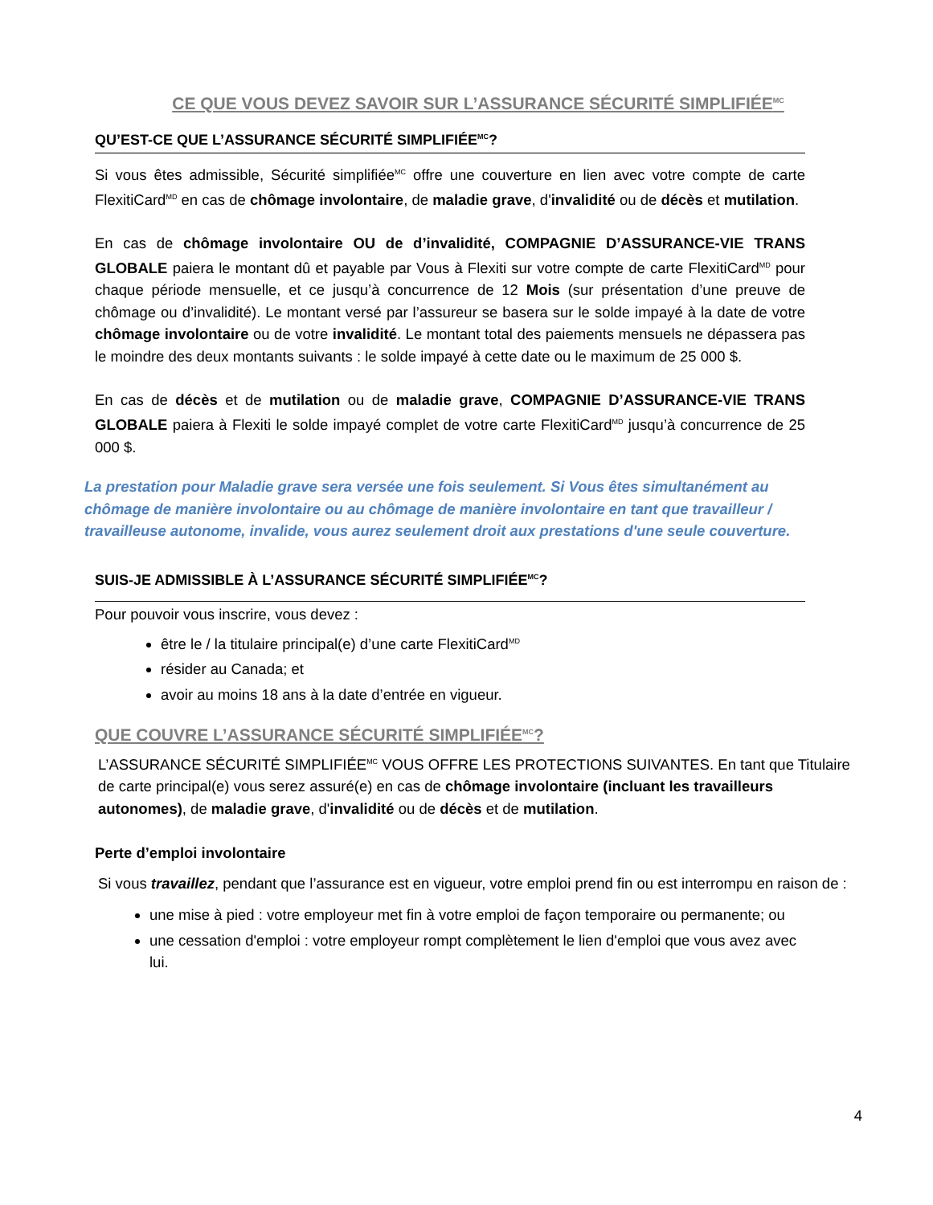CE QUE VOUS DEVEZ SAVOIR SUR L’ASSURANCE SÉCURITÉ SIMPLIFIÉE<sup>MC</sup>
QU’EST-CE QUE L’ASSURANCE SÉCURITÉ SIMPLIFIÉE<sup>MC</sup>?
Si vous êtes admissible, Sécurité simplifiée<sup>MC</sup> offre une couverture en lien avec votre compte de carte FlexitiCard<sup>MD</sup> en cas de chômage involontaire, de maladie grave, d'invalidité ou de décès et mutilation.
En cas de chômage involontaire OU de d’invalidité, COMPAGNIE D’ASSURANCE-VIE TRANS GLOBALE paiera le montant dû et payable par Vous à Flexiti sur votre compte de carte FlexitiCard<sup>MD</sup> pour chaque période mensuelle, et ce jusqu’à concurrence de 12 Mois (sur présentation d’une preuve de chômage ou d’invalidité). Le montant versé par l’assureur se basera sur le solde impayé à la date de votre chômage involontaire ou de votre invalidité. Le montant total des paiements mensuels ne dépassera pas le moindre des deux montants suivants : le solde impayé à cette date ou le maximum de 25 000 $.
En cas de décès et de mutilation ou de maladie grave, COMPAGNIE D’ASSURANCE-VIE TRANS GLOBALE paiera à Flexiti le solde impayé complet de votre carte FlexitiCard<sup>MD</sup> jusqu’à concurrence de 25 000 $.
La prestation pour Maladie grave sera versée une fois seulement. Si Vous êtes simultanément au chômage de manière involontaire ou au chômage de manière involontaire en tant que travailleur / travailleuse autonome, invalide, vous aurez seulement droit aux prestations d'une seule couverture.
SUIS-JE ADMISSIBLE À L’ASSURANCE SÉCURITÉ SIMPLIFIÉE<sup>MC</sup>?
Pour pouvoir vous inscrire, vous devez :
être le / la titulaire principal(e) d’une carte FlexitiCard<sup>MD</sup>
résider au Canada; et
avoir au moins 18 ans à la date d’entrée en vigueur.
QUE COUVRE L’ASSURANCE SÉCURITÉ SIMPLIFIÉE<sup>MC</sup>?
L’ASSURANCE SÉCURITÉ SIMPLIFIÉE<sup>MC</sup> VOUS OFFRE LES PROTECTIONS SUIVANTES. En tant que Titulaire de carte principal(e) vous serez assuré(e) en cas de chômage involontaire (incluant les travailleurs autonomes), de maladie grave, d'invalidité ou de décès et de mutilation.
Perte d’emploi involontaire
Si vous travaillez, pendant que l’assurance est en vigueur, votre emploi prend fin ou est interrompu en raison de :
une mise à pied : votre employeur met fin à votre emploi de façon temporaire ou permanente; ou
une cessation d'emploi : votre employeur rompt complètement le lien d'emploi que vous avez avec lui.
4